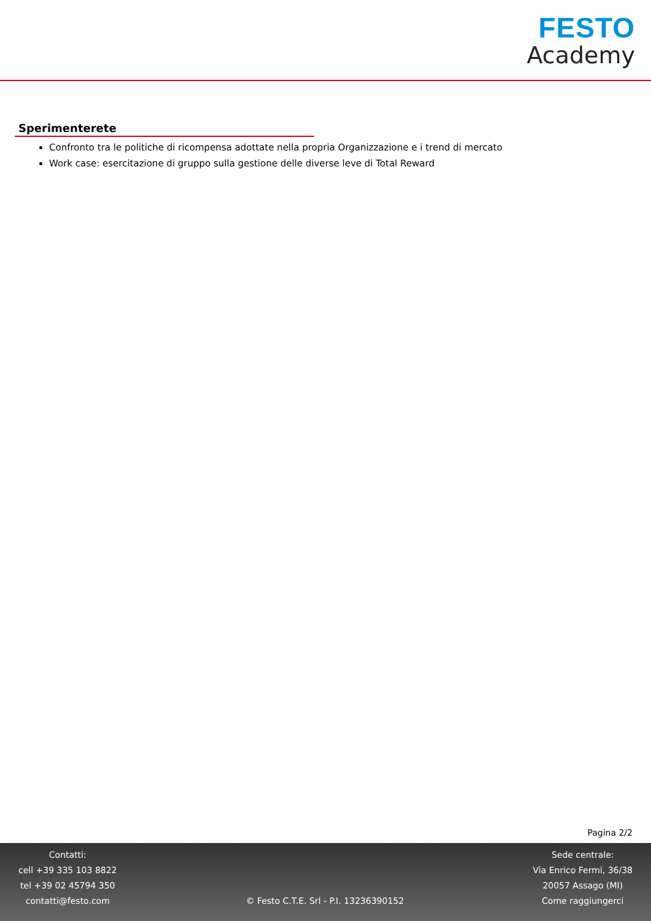FESTO
Academy
Sperimenterete
Confronto tra le politiche di ricompensa adottate nella propria Organizzazione e i trend di mercato
Work case: esercitazione di gruppo sulla gestione delle diverse leve di Total Reward
Pagina 2/2
Contatti:
cell +39 335 103 8822
tel +39 02 45794 350
contatti@festo.com
© Festo C.T.E. Srl - P.I. 13236390152
Sede centrale:
Via Enrico Fermi, 36/38
20057 Assago (MI)
Come raggiungerci